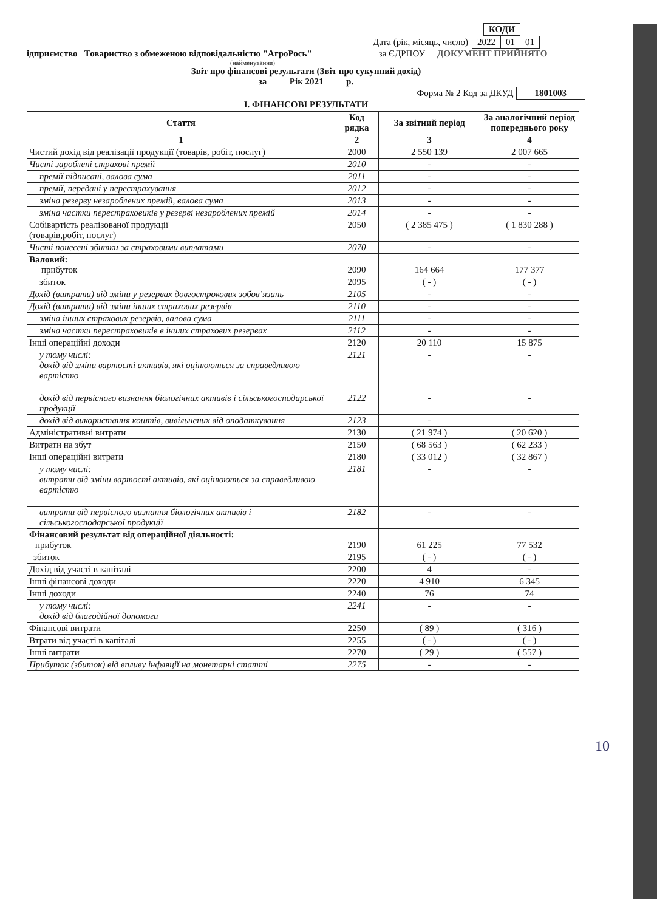| КОДИ |
Дата (рік, місяць, число)
| 2022 | 01 | 01 |
ідприємство Товариство з обмеженою відповідальністю "АгроРось" за ЄДРПОУ ДОКУМЕНТ ПРИЙНЯТО
(найменування)
Звіт про фінансові результати (Звіт про сукупний дохід)
за Рік 2021 р.
Форма № 2 Код за ДКУД 1801003
І. ФІНАНСОВІ РЕЗУЛЬТАТИ
| Стаття | Код рядка | За звітний період | За аналогічний період попереднього року |
| --- | --- | --- | --- |
| 1 | 2 | 3 | 4 |
| Чистий дохід від реалізації продукції (товарів, робіт, послуг) | 2000 | 2 550 139 | 2 007 665 |
| Чисті зароблені страхові премії | 2010 | - | - |
| премії підписані, валова сума | 2011 | - | - |
| премії, передані у перестрахування | 2012 | - | - |
| зміна резерву незароблених премій, валова сума | 2013 | - | - |
| зміна частки перестраховиків у резерві незароблених премій | 2014 | - | - |
| Собівартість реалізованої продукції (товарів,робіт, послуг) | 2050 | ( 2 385 475 ) | ( 1 830 288 ) |
| Чисті понесені збитки за страховими виплатами | 2070 | - | - |
| Валовий: прибуток | 2090 | 164 664 | 177 377 |
| збиток | 2095 | ( - ) | ( - ) |
| Дохід (витрати) від зміни у резервах довгострокових зобов’язань | 2105 | - | - |
| Дохід (витрати) від зміни інших страхових резервів | 2110 | - | - |
| зміна інших страхових резервів, валова сума | 2111 | - | - |
| зміна частки перестраховиків в інших страхових резервах | 2112 | - | - |
| Інші операційні доходи | 2120 | 20 110 | 15 875 |
| у тому числі: дохід від зміни вартості активів, які оцінюються за справедливою вартістю | 2121 | - | - |
| дохід від первісного визнання біологічних активів і сільськогосподарської продукції | 2122 | - | - |
| дохід від використання коштів, вивільнених від оподаткування | 2123 | - | - |
| Адміністративні витрати | 2130 | ( 21 974 ) | ( 20 620 ) |
| Витрати на збут | 2150 | ( 68 563 ) | ( 62 233 ) |
| Інші операційні витрати | 2180 | ( 33 012 ) | ( 32 867 ) |
| у тому числі: витрати від зміни вартості активів, які оцінюються за справедливою вартістю | 2181 | - | - |
| витрати від первісного визнання біологічних активів і сільськогосподарської продукції | 2182 | - | - |
| Фінансовий результат від операційної діяльності: прибуток | 2190 | 61 225 | 77 532 |
| збиток | 2195 | ( - ) | ( - ) |
| Дохід від участі в капіталі | 2200 | 4 | - |
| Інші фінансові доходи | 2220 | 4 910 | 6 345 |
| Інші доходи | 2240 | 76 | 74 |
| у тому числі: дохід від благодійної допомоги | 2241 | - | - |
| Фінансові витрати | 2250 | ( 89 ) | ( 316 ) |
| Втрати від участі в капіталі | 2255 | ( - ) | ( - ) |
| Інші витрати | 2270 | ( 29 ) | ( 557 ) |
| Прибуток (збиток) від впливу інфляції на монетарні статті | 2275 | - | - |
10